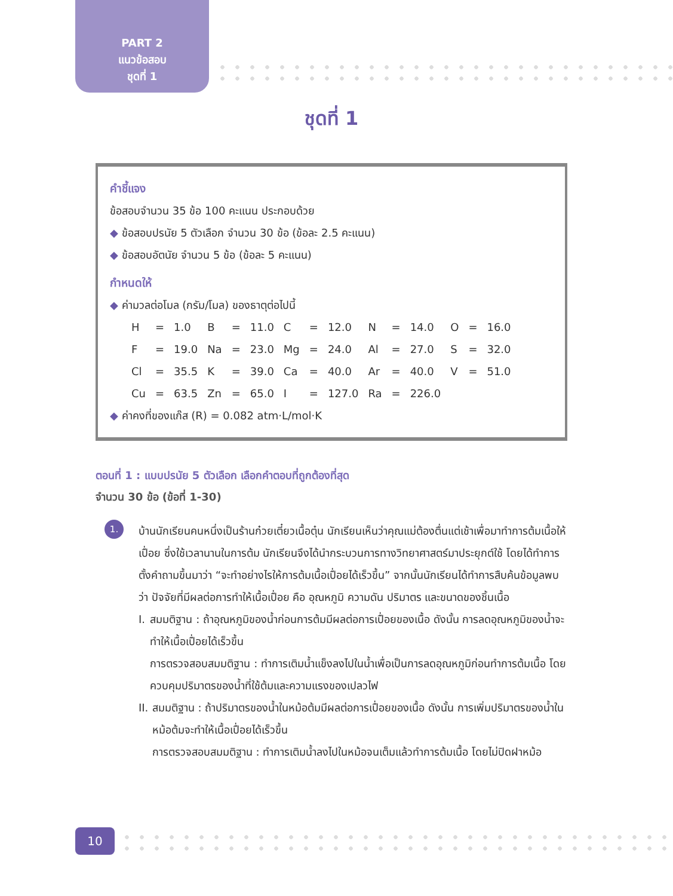PART 2
แนวข้อสอบ
ชุดที่ 1
ชุดที่ 1
คำชี้แจง
ข้อสอบจำนวน 35 ข้อ 100 คะแนน ประกอบด้วย
◆ ข้อสอบปรนัย 5 ตัวเลือก จำนวน 30 ข้อ (ข้อละ 2.5 คะแนน)
◆ ข้อสอบอัตนัย จำนวน 5 ข้อ (ข้อละ 5 คะแนน)
กำหนดให้
◆ ค่ามวลต่อโมล (กรัม/โมล) ของธาตุต่อไปนี้
| H | = | 1.0 | B | = | 11.0 | C | = | 12.0 | N | = | 14.0 | O | = | 16.0 |
| F | = | 19.0 | Na | = | 23.0 | Mg | = | 24.0 | Al | = | 27.0 | S | = | 32.0 |
| Cl | = | 35.5 | K | = | 39.0 | Ca | = | 40.0 | Ar | = | 40.0 | V | = | 51.0 |
| Cu | = | 63.5 | Zn | = | 65.0 | I | = | 127.0 | Ra | = | 226.0 | | | |
◆ ค่าคงที่ของแก๊ส (R) = 0.082 atm·L/mol·K
ตอนที่ 1 : แบบปรนัย 5 ตัวเลือก เลือกคำตอบที่ถูกต้องที่สุด
จำนวน 30 ข้อ (ข้อที่ 1-30)
1.
บ้านนักเรียนคนหนึ่งเป็นร้านก๋วยเตี๋ยวเนื้อตุ๋น นักเรียนเห็นว่าคุณแม่ต้องตื่นแต่เช้าเพื่อมาทำการต้มเนื้อให้เปื่อย ซึ่งใช้เวลานานในการต้ม นักเรียนจึงได้นำกระบวนการทางวิทยาศาสตร์มาประยุกต์ใช้ โดยได้ทำการตั้งคำถามขึ้นมาว่า “จะทำอย่างไรให้การต้มเนื้อเปื่อยได้เร็วขึ้น” จากนั้นนักเรียนได้ทำการสืบค้นข้อมูลพบว่า ปัจจัยที่มีผลต่อการทำให้เนื้อเปื่อย คือ อุณหภูมิ ความดัน ปริมาตร และขนาดของชิ้นเนื้อ
I. สมมติฐาน : ถ้าอุณหภูมิของน้ำก่อนการต้มมีผลต่อการเปื่อยของเนื้อ ดังนั้น การลดอุณหภูมิของน้ำจะทำให้เนื้อเปื่อยได้เร็วขึ้น
การตรวจสอบสมมติฐาน : ทำการเติมน้ำแข็งลงไปในน้ำเพื่อเป็นการลดอุณหภูมิก่อนทำการต้มเนื้อ โดยควบคุมปริมาตรของน้ำที่ใช้ต้มและความแรงของเปลวไฟ
II.
สมมติฐาน : ถ้าปริมาตรของน้ำในหม้อต้มมีผลต่อการเปื่อยของเนื้อ ดังนั้น การเพิ่มปริมาตรของน้ำในหม้อต้มจะทำให้เนื้อเปื่อยได้เร็วขึ้น
การตรวจสอบสมมติฐาน : ทำการเติมน้ำลงไปในหม้อจนเต็มแล้วทำการต้มเนื้อ โดยไม่ปิดฝาหม้อ
10